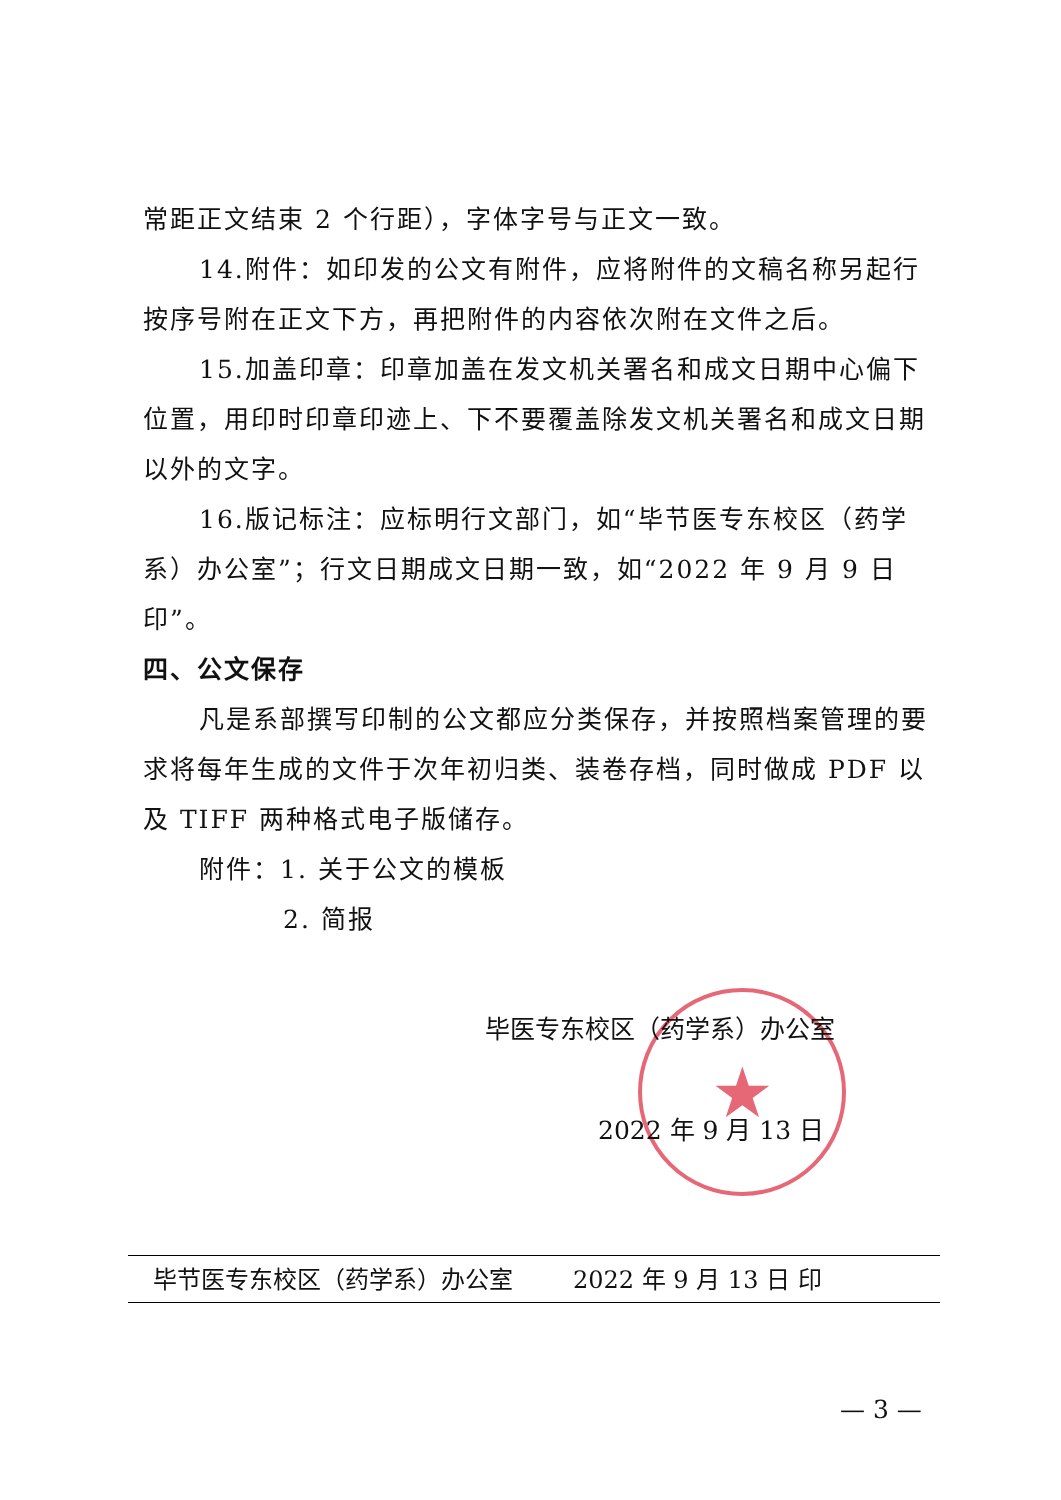常距正文结束 2 个行距），字体字号与正文一致。
14.附件：如印发的公文有附件，应将附件的文稿名称另起行按序号附在正文下方，再把附件的内容依次附在文件之后。
15.加盖印章：印章加盖在发文机关署名和成文日期中心偏下位置，用印时印章印迹上、下不要覆盖除发文机关署名和成文日期以外的文字。
16.版记标注：应标明行文部门，如“毕节医专东校区（药学系）办公室”；行文日期成文日期一致，如“2022 年 9 月 9 日印”。
四、公文保存
凡是系部撰写印制的公文都应分类保存，并按照档案管理的要求将每年生成的文件于次年初归类、装卷存档，同时做成 PDF 以及 TIFF 两种格式电子版储存。
附件：1. 关于公文的模板
2. 简报
★
毕医专东校区（药学系）办公室
2022 年 9 月 13 日
毕节医专东校区（药学系）办公室 2022 年 9 月 13 日 印
— 3 —